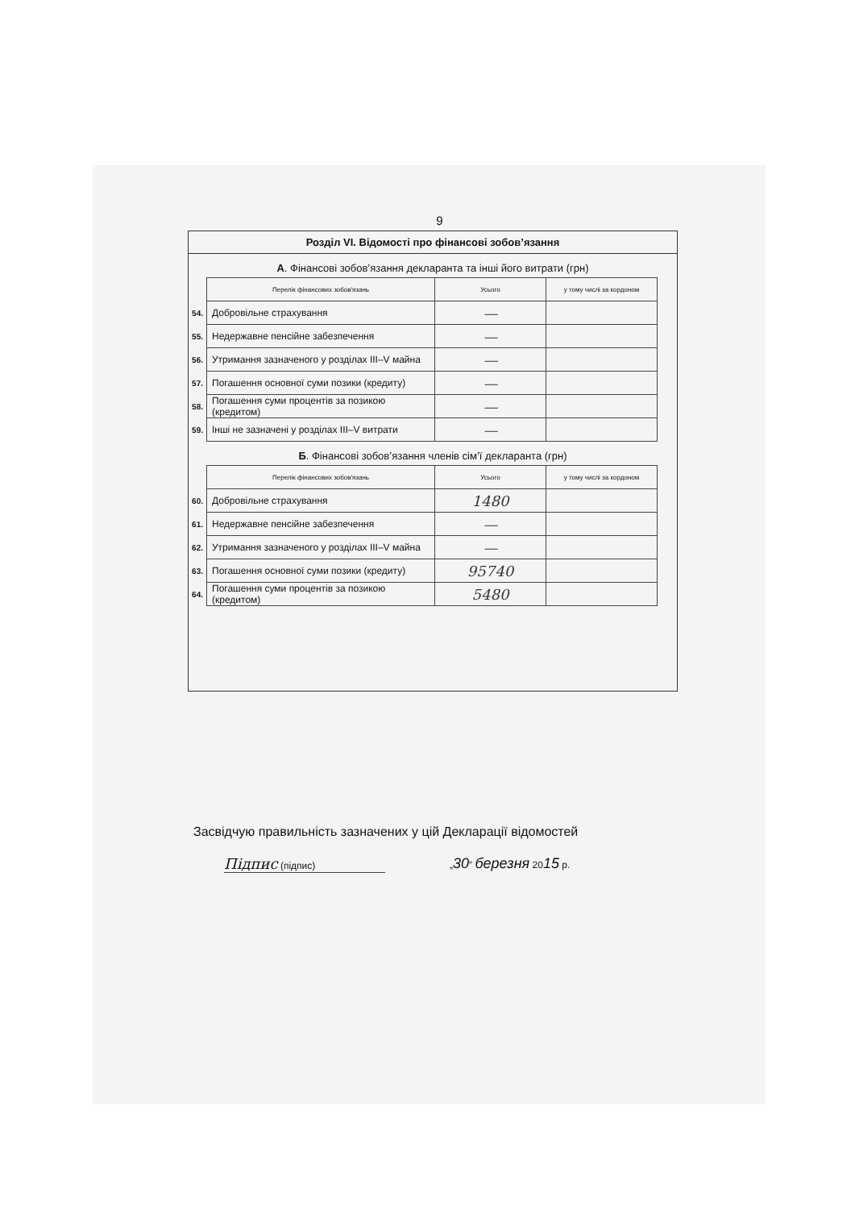9
Розділ VI. Відомості про фінансові зобов’язання
А. Фінансові зобов’язання декларанта та інші його витрати (грн)
| | Перелік фінансових зобов'язань | Усього | у тому числі за кордоном |
| 54. | Добровільне страхування | — | |
| 55. | Недержавне пенсійне забезпечення | — | |
| 56. | Утримання зазначеного у розділах III–V майна | — | |
| 57. | Погашення основної суми позики (кредиту) | — | |
| 58. | Погашення суми процентів за позикою (кредитом) | — | |
| 59. | Інші не зазначені у розділах III–V витрати | — | |
Б. Фінансові зобов’язання членів сім’ї декларанта (грн)
| | Перелік фінансових зобов'язань | Усього | у тому числі за кордоном |
| 60. | Добровільне страхування | 1480 | |
| 61. | Недержавне пенсійне забезпечення | — | |
| 62. | Утримання зазначеного у розділах III–V майна | — | |
| 63. | Погашення основної суми позики (кредиту) | 95740 | |
| 64. | Погашення суми процентів за позикою (кредитом) | 5480 | |
Засвідчую правильність зазначених у цій Декларації відомостей
Підпис (підпис) „30” березня 2015 р.